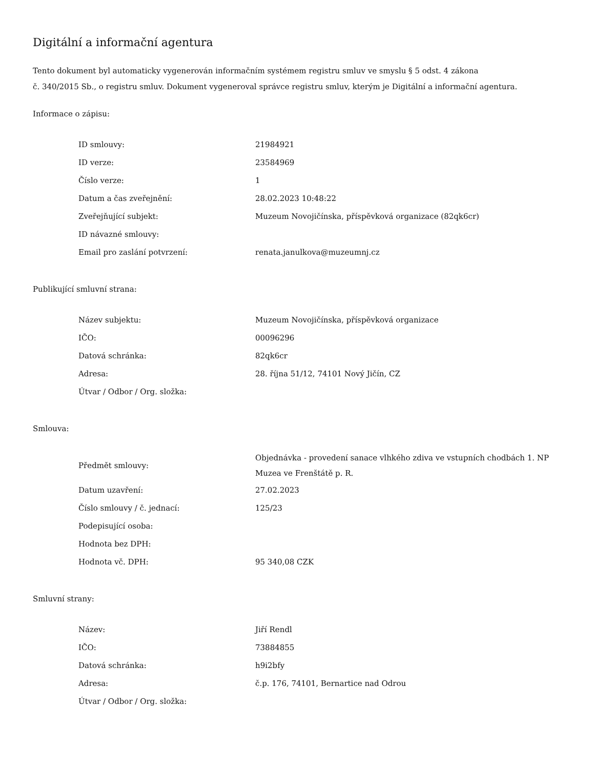Digitální a informační agentura
Tento dokument byl automaticky vygenerován informačním systémem registru smluv ve smyslu § 5 odst. 4 zákona
č. 340/2015 Sb., o registru smluv. Dokument vygeneroval správce registru smluv, kterým je Digitální a informační agentura.
Informace o zápisu:
| ID smlouvy: | 21984921 |
| ID verze: | 23584969 |
| Číslo verze: | 1 |
| Datum a čas zveřejnění: | 28.02.2023 10:48:22 |
| Zveřejňující subjekt: | Muzeum Novojičínska, příspěvková organizace (82qk6cr) |
| ID návazné smlouvy: | |
| Email pro zaslání potvrzení: | renata.janulkova@muzeumnj.cz |
Publikující smluvní strana:
| Název subjektu: | Muzeum Novojičínska, příspěvková organizace |
| IČO: | 00096296 |
| Datová schránka: | 82qk6cr |
| Adresa: | 28. října 51/12, 74101 Nový Jičín, CZ |
| Útvar / Odbor / Org. složka: | |
Smlouva:
| Předmět smlouvy: | Objednávka - provedení sanace vlhkého zdiva ve vstupních chodbách 1. NP Muzea ve Frenštátě p. R. |
| Datum uzavření: | 27.02.2023 |
| Číslo smlouvy / č. jednací: | 125/23 |
| Podepisující osoba: | |
| Hodnota bez DPH: | |
| Hodnota vč. DPH: | 95 340,08 CZK |
Smluvní strany:
| Název: | Jiří Rendl |
| IČO: | 73884855 |
| Datová schránka: | h9i2bfy |
| Adresa: | č.p. 176, 74101, Bernartice nad Odrou |
| Útvar / Odbor / Org. složka: | |